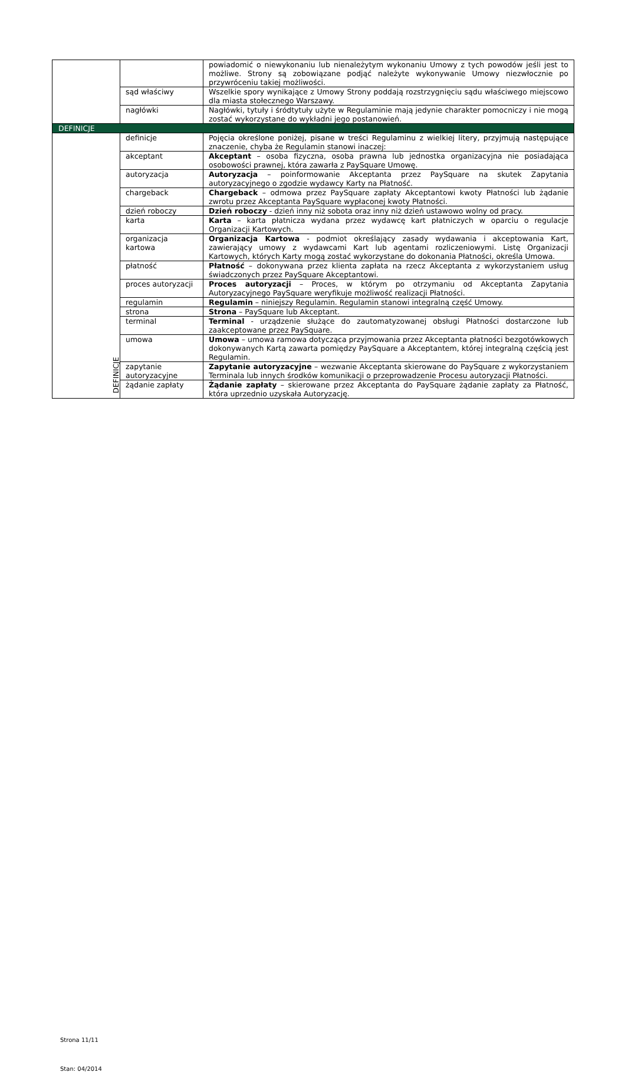| | | powiadomić o niewykonaniu lub nienależytym wykonaniu Umowy z tych powodów jeśli jest to możliwe. Strony są zobowiązane podjąć należyte wykonywanie Umowy niezwłocznie po przywróceniu takiej możliwości. |
| | sąd właściwy | Wszelkie spory wynikające z Umowy Strony poddają rozstrzygnięciu sądu właściwego miejscowo dla miasta stołecznego Warszawy. |
| | nagłówki | Nagłówki, tytuły i śródtytuły użyte w Regulaminie mają jedynie charakter pomocniczy i nie mogą zostać wykorzystane do wykładni jego postanowień. |
| DEFINICJE | | |
| DEFINICJE | definicje | Pojęcia określone poniżej, pisane w treści Regulaminu z wielkiej litery, przyjmują następujące znaczenie, chyba że Regulamin stanowi inaczej: |
| | akceptant | Akceptant – osoba fizyczna, osoba prawna lub jednostka organizacyjna nie posiadająca osobowości prawnej, która zawarła z PaySquare Umowę. |
| | autoryzacja | Autoryzacja – poinformowanie Akceptanta przez PaySquare na skutek Zapytania autoryzacyjnego o zgodzie wydawcy Karty na Płatność. |
| | chargeback | Chargeback – odmowa przez PaySquare zapłaty Akceptantowi kwoty Płatności lub żądanie zwrotu przez Akceptanta PaySquare wypłaconej kwoty Płatności. |
| | dzień roboczy | Dzień roboczy - dzień inny niż sobota oraz inny niż dzień ustawowo wolny od pracy. |
| | karta | Karta – karta płatnicza wydana przez wydawcę kart płatniczych w oparciu o regulacje Organizacji Kartowych. |
| | organizacja kartowa | Organizacja Kartowa - podmiot określający zasady wydawania i akceptowania Kart, zawierający umowy z wydawcami Kart lub agentami rozliczeniowymi. Listę Organizacji Kartowych, których Karty mogą zostać wykorzystane do dokonania Płatności, określa Umowa. |
| | płatność | Płatność – dokonywana przez klienta zapłata na rzecz Akceptanta z wykorzystaniem usług świadczonych przez PaySquare Akceptantowi. |
| | proces autoryzacji | Proces autoryzacji – Proces, w którym po otrzymaniu od Akceptanta Zapytania Autoryzacyjnego PaySquare weryfikuje możliwość realizacji Płatności. |
| | regulamin | Regulamin – niniejszy Regulamin. Regulamin stanowi integralną część Umowy. |
| | strona | Strona – PaySquare lub Akceptant. |
| | terminal | Terminal - urządzenie służące do zautomatyzowanej obsługi Płatności dostarczone lub zaakceptowane przez PaySquare. |
| | umowa | Umowa – umowa ramowa dotycząca przyjmowania przez Akceptanta płatności bezgotówkowych dokonywanych Kartą zawarta pomiędzy PaySquare a Akceptantem, której integralną częścią jest Regulamin. |
| | zapytanie autoryzacyjne | Zapytanie autoryzacyjne – wezwanie Akceptanta skierowane do PaySquare z wykorzystaniem Terminala lub innych środków komunikacji o przeprowadzenie Procesu autoryzacji Płatności. |
| | żądanie zapłaty | Żądanie zapłaty – skierowane przez Akceptanta do PaySquare żądanie zapłaty za Płatność, która uprzednio uzyskała Autoryzację. |
Strona 11/11
Stan: 04/2014